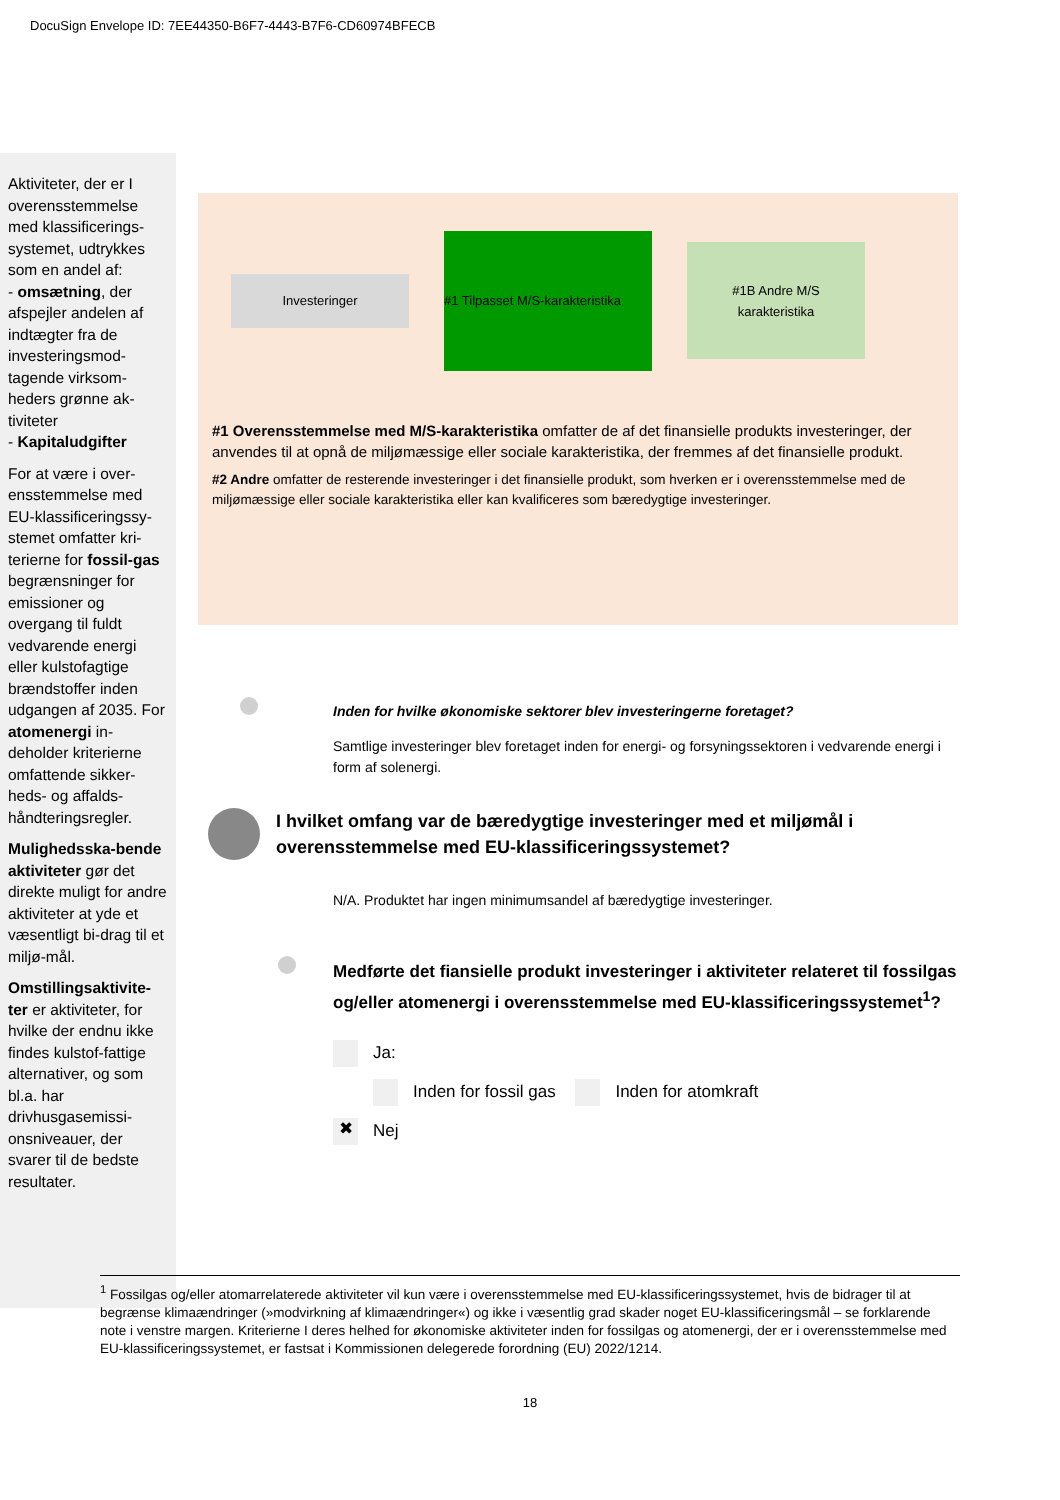DocuSign Envelope ID: 7EE44350-B6F7-4443-B7F6-CD60974BFECB
Aktiviteter, der er I overensstemmelse med klassificerings-systemet, udtrykkes som en andel af:
- omsætning, der afspejler andelen af indtægter fra de investeringsmod-tagende virksom-heders grønne ak-tiviteter
- Kapitaludgifter
For at være i over-ensstemmelse med EU-klassificeringssy-stemet omfatter kri-terierne for fossil-gas begrænsninger for emissioner og overgang til fuldt vedvarende energi eller kulstofagtige brændstoffer inden udgangen af 2035. For atomenergi in-deholder kriterierne omfattende sikker-heds- og affalds-håndteringsregler.
Mulighedsska-bende aktiviteter gør det direkte muligt for andre aktiviteter at yde et væsentligt bi-drag til et miljø-mål.
Omstillingsaktivite-ter er aktiviteter, for hvilke der endnu ikke findes kulstof-fattige alternativer, og som bl.a. har drivhusgasemissi-onsniveauer, der svarer til de bedste resultater.
Investeringer
#1 Tilpasset M/S-karakteristika
#1B Andre M/S
karakteristika
#1 Overensstemmelse med M/S-karakteristika omfatter de af det finansielle produkts investeringer, der anvendes til at opnå de miljømæssige eller sociale karakteristika, der fremmes af det finansielle produkt.
#2 Andre omfatter de resterende investeringer i det finansielle produkt, som hverken er i overensstemmelse med de miljømæssige eller sociale karakteristika eller kan kvalificeres som bæredygtige investeringer.
Inden for hvilke økonomiske sektorer blev investeringerne foretaget?
Samtlige investeringer blev foretaget inden for energi- og forsyningssektoren i vedvarende energi i form af solenergi.
I hvilket omfang var de bæredygtige investeringer med et miljømål i overensstemmelse med EU-klassificeringssystemet?
N/A. Produktet har ingen minimumsandel af bæredygtige investeringer.
Medførte det fiansielle produkt investeringer i aktiviteter relateret til fossilgas og/eller atomenergi i overensstemmelse med EU-klassificeringssystemet<sup>1</sup>?
Ja:
Inden for fossil gas Inden for atomkraft
✖ Nej
<sup>1</sup> Fossilgas og/eller atomarrelaterede aktiviteter vil kun være i overensstemmelse med EU-klassificeringssystemet, hvis de bidrager til at begrænse klimaændringer (»modvirkning af klimaændringer«) og ikke i væsentlig grad skader noget EU-klassificeringsmål – se forklarende note i venstre margen. Kriterierne I deres helhed for økonomiske aktiviteter inden for fossilgas og atomenergi, der er i overensstemmelse med EU-klassificeringssystemet, er fastsat i Kommissionen delegerede forordning (EU) 2022/1214.
18